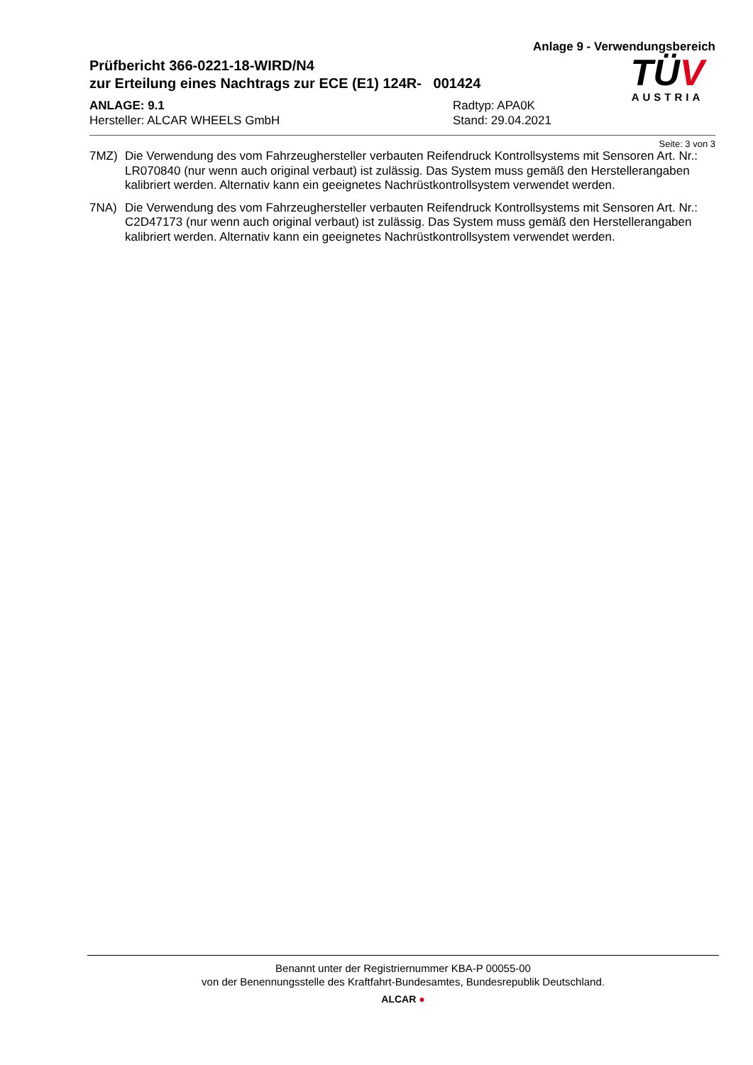Anlage 9 - Verwendungsbereich
Prüfbericht 366-0221-18-WIRD/N4
zur Erteilung eines Nachtrags zur ECE (E1) 124R- 001424
ANLAGE: 9.1
Hersteller: ALCAR WHEELS GmbH
Radtyp: APA0K
Stand: 29.04.2021
TÜV
AUSTRIA
Seite: 3 von 3
7MZ) Die Verwendung des vom Fahrzeughersteller verbauten Reifendruck Kontrollsystems mit Sensoren Art. Nr.: LR070840 (nur wenn auch original verbaut) ist zulässig. Das System muss gemäß den Herstellerangaben kalibriert werden. Alternativ kann ein geeignetes Nachrüstkontrollsystem verwendet werden.
7NA) Die Verwendung des vom Fahrzeughersteller verbauten Reifendruck Kontrollsystems mit Sensoren Art. Nr.: C2D47173 (nur wenn auch original verbaut) ist zulässig. Das System muss gemäß den Herstellerangaben kalibriert werden. Alternativ kann ein geeignetes Nachrüstkontrollsystem verwendet werden.
Benannt unter der Registriernummer KBA-P 00055-00
von der Benennungsstelle des Kraftfahrt-Bundesamtes, Bundesrepublik Deutschland.
ALCAR ●